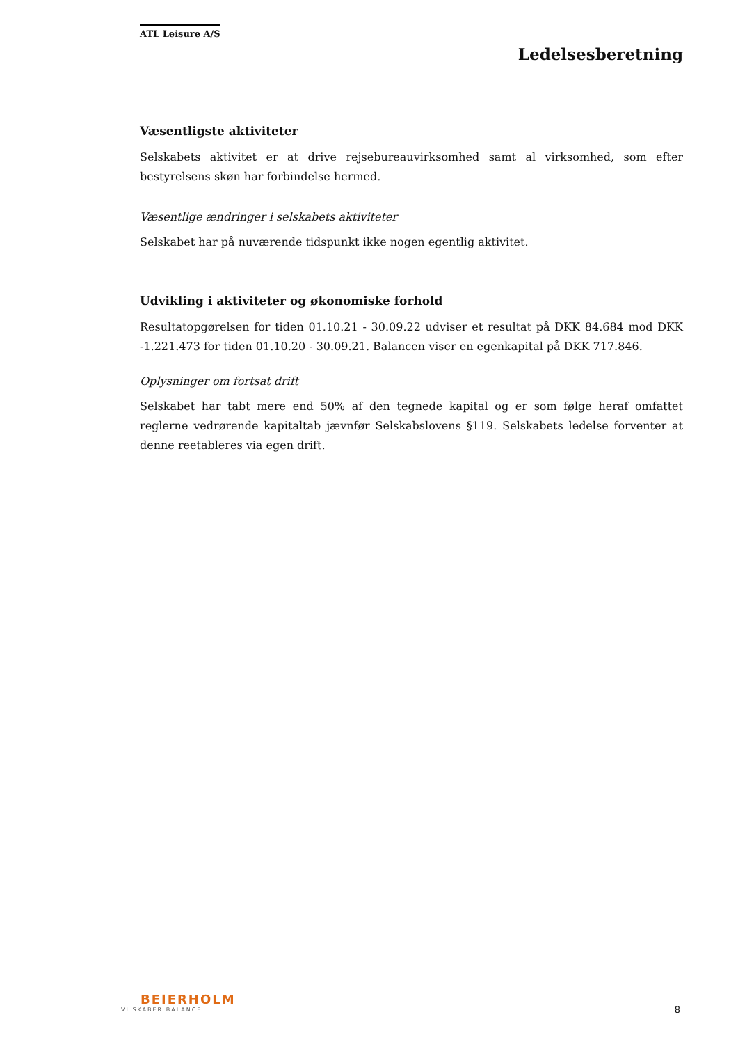ATL Leisure A/S
Ledelsesberetning
Væsentligste aktiviteter
Selskabets aktivitet er at drive rejsebureauvirksomhed samt al virksomhed, som efter bestyrelsens skøn har forbindelse hermed.
Væsentlige ændringer i selskabets aktiviteter
Selskabet har på nuværende tidspunkt ikke nogen egentlig aktivitet.
Udvikling i aktiviteter og økonomiske forhold
Resultatopgørelsen for tiden 01.10.21 - 30.09.22 udviser et resultat på DKK 84.684 mod DKK -1.221.473 for tiden 01.10.20 - 30.09.21. Balancen viser en egenkapital på DKK 717.846.
Oplysninger om fortsat drift
Selskabet har tabt mere end 50% af den tegnede kapital og er som følge heraf omfattet reglerne vedrørende kapitaltab jævnfør Selskabslovens §119. Selskabets ledelse forventer at denne reetableres via egen drift.
BEIERHOLM
VI SKABER BALANCE
8